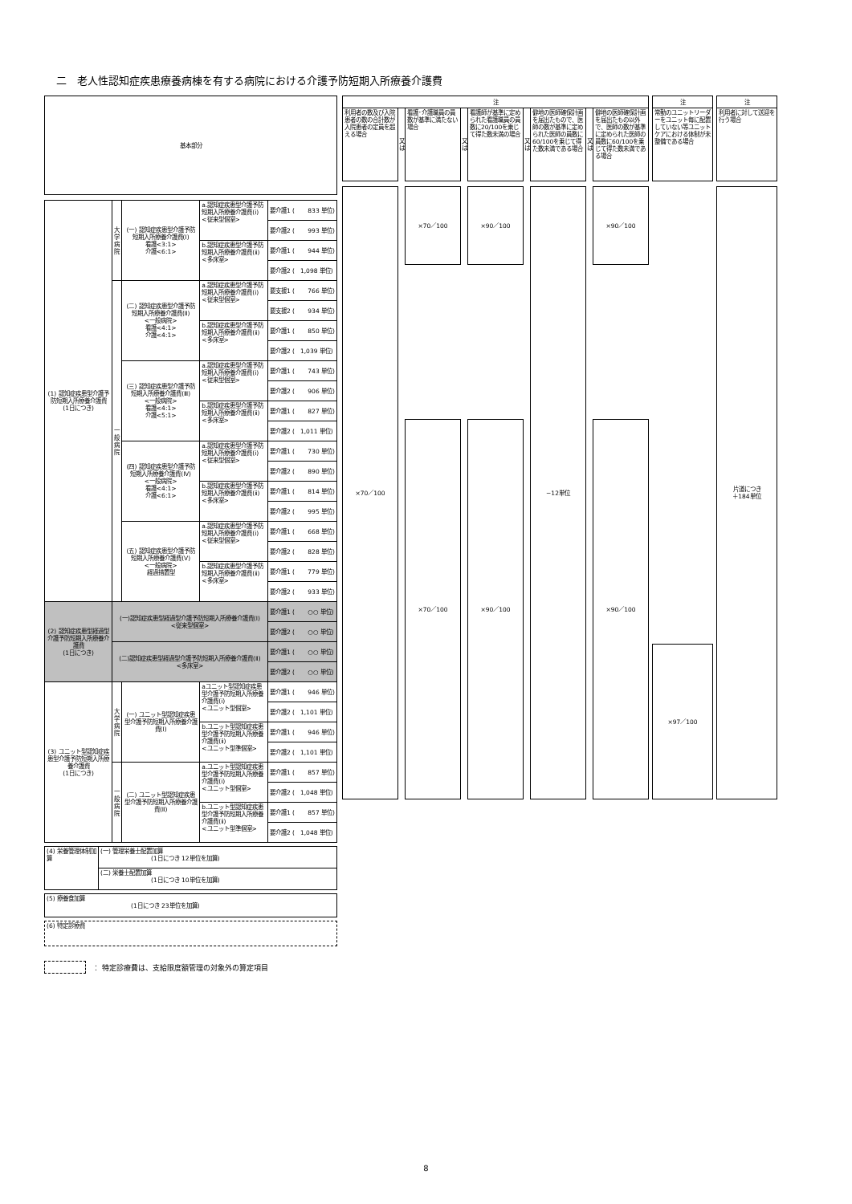二　老人性認知症疾患療養病棟を有する病院における介護予防短期入所療養介護費
| 基本部分 | | | | |
| (1) 認知症疾患型介護予防短期入所療養介護費 (1日につき) | 大 学 病 院 | (一) 認知症疾患型介護予防短期入所療養介護費(Ⅰ) 看護<3:1> 介護<6:1> | a.認知症疾患型介護予防短期入所療養介護費(ⅰ) <従来型個室> | 要介護1 ( 833 単位) |
| | | | | 要介護2 ( 993 単位) |
| | | | b.認知症疾患型介護予防短期入所療養介護費(ⅱ) <多床室> | 要介護1 ( 944 単位) |
| | | | | 要介護2 ( 1,098 単位) |
| | 一 般 病 院 | (二) 認知症疾患型介護予防短期入所療養介護費(Ⅱ) <一般病院> 看護<4:1> 介護<4:1> | a.認知症疾患型介護予防短期入所療養介護費(ⅰ) <従来型個室> | 要支援1 ( 766 単位) |
| | | | | 要支援2 ( 934 単位) |
| | | | b.認知症疾患型介護予防短期入所療養介護費(ⅱ) <多床室> | 要介護1 ( 850 単位) |
| | | | | 要介護2 ( 1,039 単位) |
| | | (三) 認知症疾患型介護予防短期入所療養介護費(Ⅲ) <一般病院> 看護<4:1> 介護<5:1> | a.認知症疾患型介護予防短期入所療養介護費(ⅰ) <従来型個室> | 要介護1 ( 743 単位) |
| | | | | 要介護2 ( 906 単位) |
| | | | b.認知症疾患型介護予防短期入所療養介護費(ⅱ) <多床室> | 要介護1 ( 827 単位) |
| | | | | 要介護2 ( 1,011 単位) |
| | | (四) 認知症疾患型介護予防短期入所療養介護費(Ⅳ) <一般病院> 看護<4:1> 介護<6:1> | a.認知症疾患型介護予防短期入所療養介護費(ⅰ) <従来型個室> | 要介護1 ( 730 単位) |
| | | | | 要介護2 ( 890 単位) |
| | | | b.認知症疾患型介護予防短期入所療養介護費(ⅱ) <多床室> | 要介護1 ( 814 単位) |
| | | | | 要介護2 ( 995 単位) |
| | | (五) 認知症疾患型介護予防短期入所療養介護費(Ⅴ) <一般病院> 経過措置型 | a.認知症疾患型介護予防短期入所療養介護費(ⅰ) <従来型個室> | 要介護1 ( 668 単位) |
| | | | | 要介護2 ( 828 単位) |
| | | | b.認知症疾患型介護予防短期入所療養介護費(ⅱ) <多床室> | 要介護1 ( 779 単位) |
| | | | | 要介護2 ( 933 単位) |
| (2) 認知症疾患型経過型介護予防短期入所療養介護費 (1日につき) | (一)認知症疾患型経過型介護予防短期入所療養介護費(Ⅰ) <従来型個室> | | | 要介護1 ( ○○ 単位) |
| | | | | 要介護2 ( ○○ 単位) |
| | (二)認知症疾患型経過型介護予防短期入所療養介護費(Ⅱ) <多床室> | | | 要介護1 ( ○○ 単位) |
| | | | | 要介護2 ( ○○ 単位) |
| (3) ユニット型認知症疾患型介護予防短期入所療養介護費 (1日につき) | 大 学 病 院 | (一) ユニット型認知症疾患型介護予防短期入所療養介護費(Ⅰ) | aユニット型認知症疾患型介護予防短期入所療養介護費(ⅰ) <ユニット型個室> | 要介護1 ( 946 単位) |
| | | | | 要介護2 ( 1,101 単位) |
| | | | b.ユニット型認知症疾患型介護予防短期入所療養介護費(ⅱ) <ユニット型準個室> | 要介護1 ( 946 単位) |
| | | | | 要介護2 ( 1,101 単位) |
| | 一 般 病 院 | (二) ユニット型認知症疾患型介護予防短期入所療養介護費(Ⅱ) | a.ユニット型認知症疾患型介護予防短期入所療養介護費(ⅰ) <ユニット型個室> | 要介護1 ( 857 単位) |
| | | | | 要介護2 ( 1,048 単位) |
| | | | b.ユニット型認知症疾患型介護予防短期入所療養介護費(ⅱ) <ユニット型準個室> | 要介護1 ( 857 単位) |
| | | | | 要介護2 ( 1,048 単位) |
| 注 | | | | | | | | | | 注 | | 注 |
| 利用者の数及び入院患者の数の合計数が入院患者の定員を超える場合 | 又 は | 看護･介護職員の員数が基準に満たない場合 | 又 は | 看護師が基準に定められた看護職員の員数に20/100を乗じて得た数未満の場合 | 又 は | 僻地の医師確保計画を届出たもので、医師の数が基準に定められた医師の員数に60/100を乗じて得た数未満である場合 | 又 は | 僻地の医師確保計画を届出たもの以外で、医師の数が基準に定められた医師の員数に60/100を乗じて得た数未満である場合 | | 常勤のユニットリーダーをユニット毎に配置していない等ユニットケアにおける体制が未整備である場合 | | 利用者に対して送迎を行う場合 |
| ×70／100 | | ×70／100 | | ×90／100 | | −12単位 | | ×90／100 | | | | 片道につき ＋184単位 |
| | | ×70／100 | | ×90／100 | | | | ×90／100 | | | | |
| | | | | | | | | | | ×97／100 | | |
| (4) 栄養管理体制加算 | (一) 管理栄養士配置加算 (1日につき 12単位を加算) |
| | (二) 栄養士配置加算 (1日につき 10単位を加算) |
| (5) 療養食加算 (1日につき 23単位を加算) |
| (6) 特定診療費 |
： 特定診療費は、支給限度額管理の対象外の算定項目
8